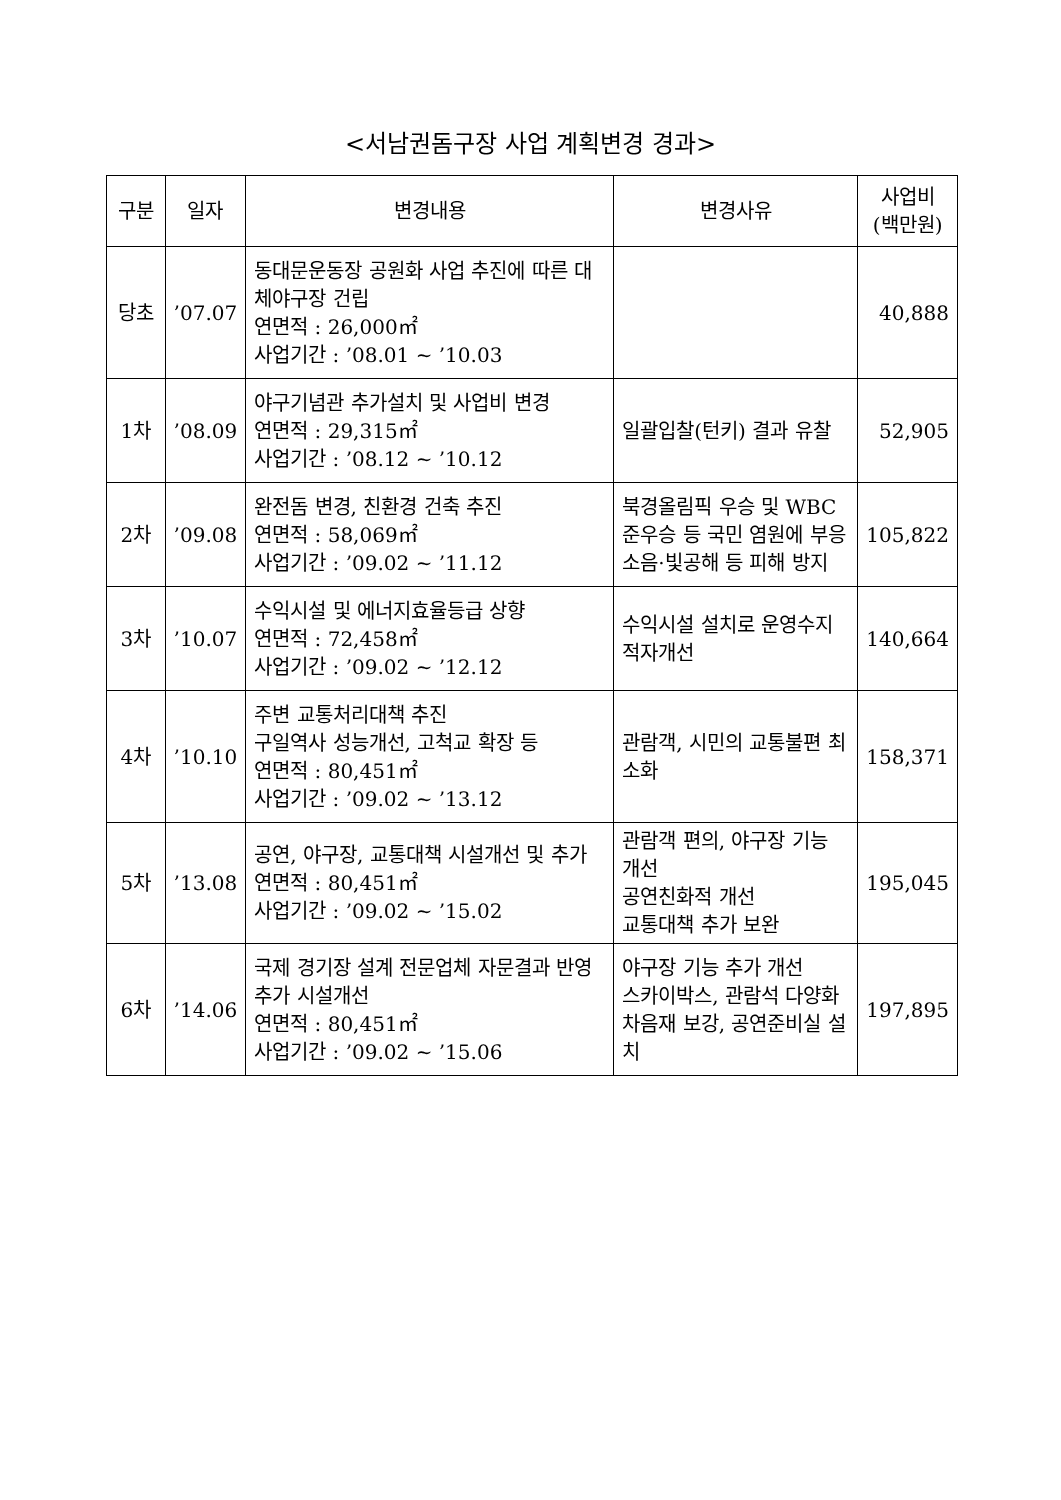<서남권돔구장 사업 계획변경 경과>
| 구분 | 일자 | 변경내용 | 변경사유 | 사업비 (백만원) |
| --- | --- | --- | --- | --- |
| 당초 | ’07.07 | 동대문운동장 공원화 사업 추진에 따른 대체야구장 건립 연면적 : 26,000㎡ 사업기간 : ’08.01 ~ ’10.03 | | 40,888 |
| 1차 | ’08.09 | 야구기념관 추가설치 및 사업비 변경 연면적 : 29,315㎡ 사업기간 : ’08.12 ~ ’10.12 | 일괄입찰(턴키) 결과 유찰 | 52,905 |
| 2차 | ’09.08 | 완전돔 변경, 친환경 건축 추진 연면적 : 58,069㎡ 사업기간 : ’09.02 ~ ’11.12 | 북경올림픽 우승 및 WBC 준우승 등 국민 염원에 부응 소음·빛공해 등 피해 방지 | 105,822 |
| 3차 | ’10.07 | 수익시설 및 에너지효율등급 상향 연면적 : 72,458㎡ 사업기간 : ’09.02 ~ ’12.12 | 수익시설 설치로 운영수지 적자개선 | 140,664 |
| 4차 | ’10.10 | 주변 교통처리대책 추진 구일역사 성능개선, 고척교 확장 등 연면적 : 80,451㎡ 사업기간 : ’09.02 ~ ’13.12 | 관람객, 시민의 교통불편 최소화 | 158,371 |
| 5차 | ’13.08 | 공연, 야구장, 교통대책 시설개선 및 추가 연면적 : 80,451㎡ 사업기간 : ’09.02 ~ ’15.02 | 관람객 편의, 야구장 기능 개선 공연친화적 개선 교통대책 추가 보완 | 195,045 |
| 6차 | ’14.06 | 국제 경기장 설계 전문업체 자문결과 반영 추가 시설개선 연면적 : 80,451㎡ 사업기간 : ’09.02 ~ ’15.06 | 야구장 기능 추가 개선 스카이박스, 관람석 다양화 차음재 보강, 공연준비실 설치 | 197,895 |